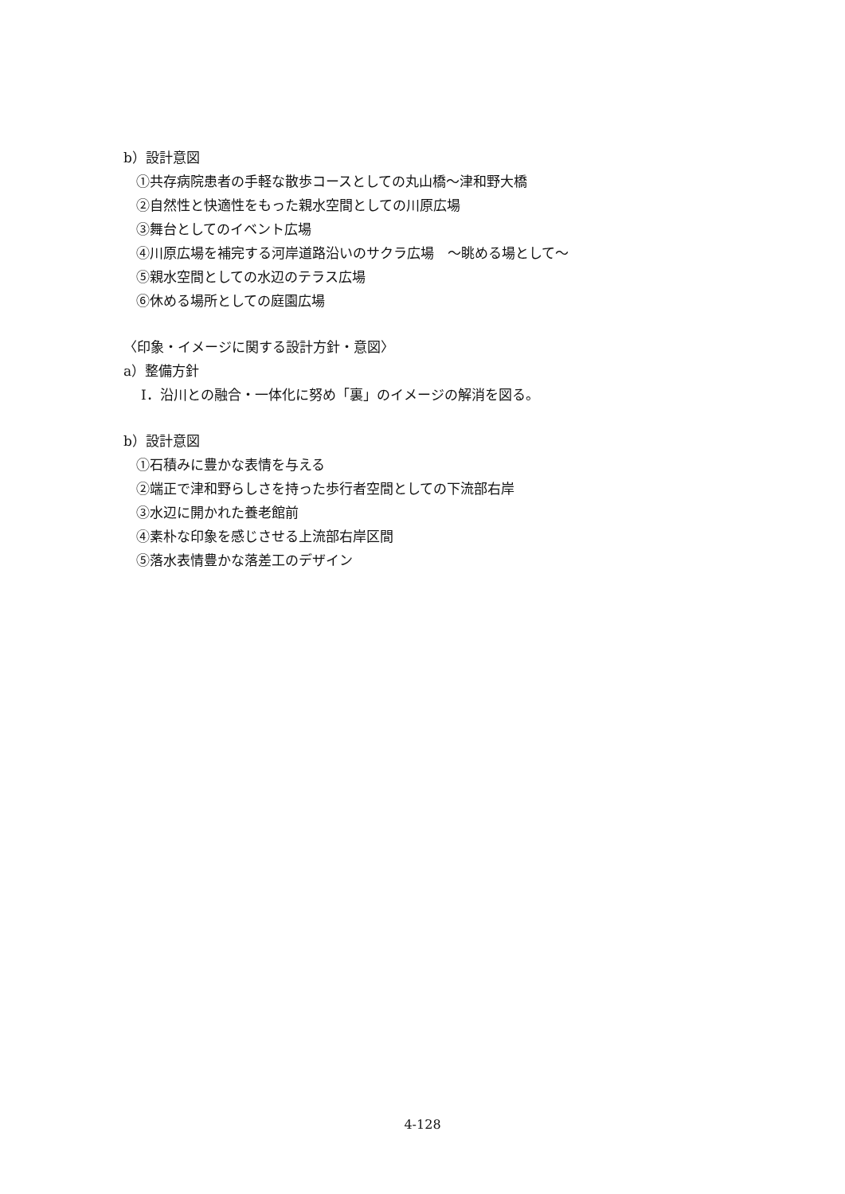b）設計意図
①共存病院患者の手軽な散歩コースとしての丸山橋〜津和野大橋
②自然性と快適性をもった親水空間としての川原広場
③舞台としてのイベント広場
④川原広場を補完する河岸道路沿いのサクラ広場　〜眺める場として〜
⑤親水空間としての水辺のテラス広場
⑥休める場所としての庭園広場
〈印象・イメージに関する設計方針・意図〉
a）整備方針
Ⅰ．沿川との融合・一体化に努め「裏」のイメージの解消を図る。
b）設計意図
①石積みに豊かな表情を与える
②端正で津和野らしさを持った歩行者空間としての下流部右岸
③水辺に開かれた養老館前
④素朴な印象を感じさせる上流部右岸区間
⑤落水表情豊かな落差工のデザイン
4-128